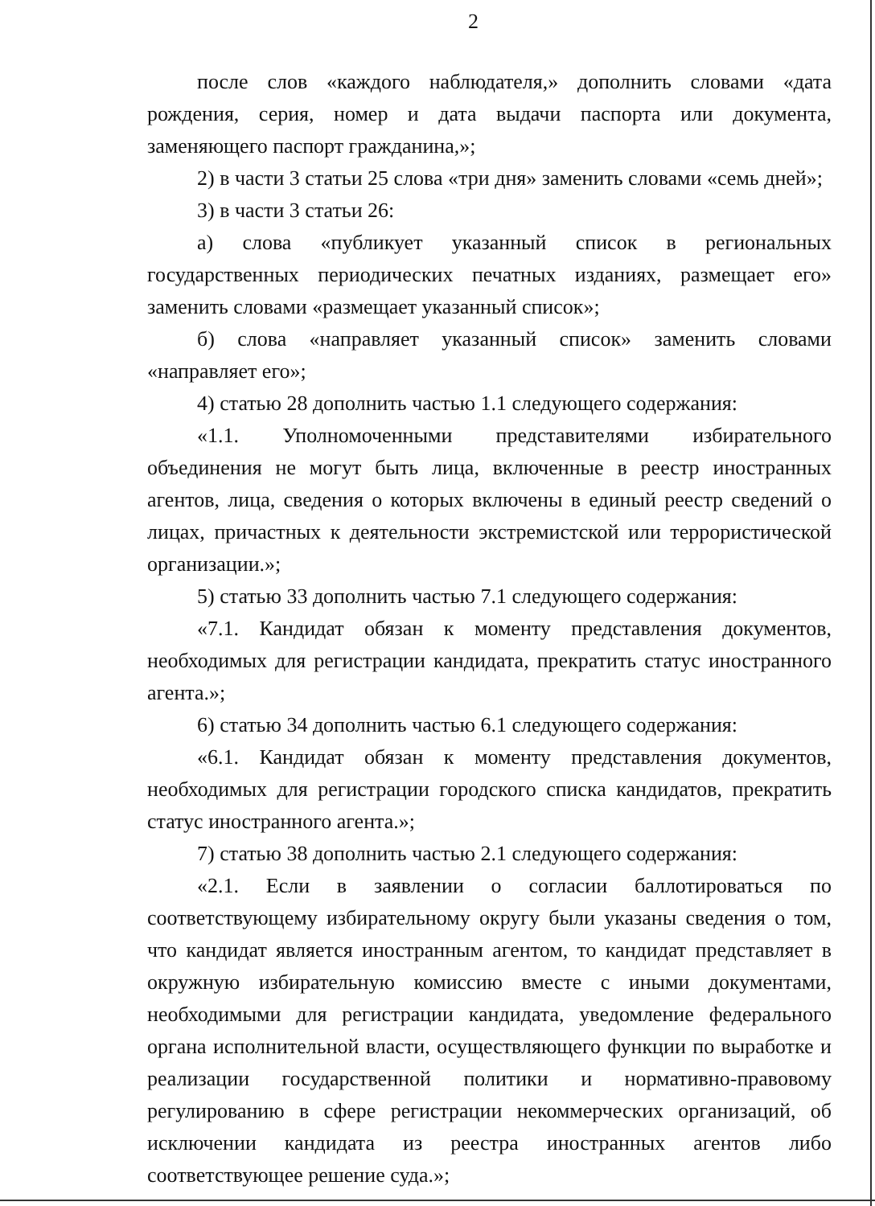2
после слов «каждого наблюдателя,» дополнить словами «дата рождения, серия, номер и дата выдачи паспорта или документа, заменяющего паспорт гражданина,»;
2) в части 3 статьи 25 слова «три дня» заменить словами «семь дней»;
3) в части 3 статьи 26:
а) слова «публикует указанный список в региональных государственных периодических печатных изданиях, размещает его» заменить словами «размещает указанный список»;
б) слова «направляет указанный список» заменить словами «направляет его»;
4) статью 28 дополнить частью 1.1 следующего содержания:
«1.1. Уполномоченными представителями избирательного объединения не могут быть лица, включенные в реестр иностранных агентов, лица, сведения о которых включены в единый реестр сведений о лицах, причастных к деятельности экстремистской или террористической организации.»;
5) статью 33 дополнить частью 7.1 следующего содержания:
«7.1. Кандидат обязан к моменту представления документов, необходимых для регистрации кандидата, прекратить статус иностранного агента.»;
6) статью 34 дополнить частью 6.1 следующего содержания:
«6.1. Кандидат обязан к моменту представления документов, необходимых для регистрации городского списка кандидатов, прекратить статус иностранного агента.»;
7) статью 38 дополнить частью 2.1 следующего содержания:
«2.1. Если в заявлении о согласии баллотироваться по соответствующему избирательному округу были указаны сведения о том, что кандидат является иностранным агентом, то кандидат представляет в окружную избирательную комиссию вместе с иными документами, необходимыми для регистрации кандидата, уведомление федерального органа исполнительной власти, осуществляющего функции по выработке и реализации государственной политики и нормативно-правовому регулированию в сфере регистрации некоммерческих организаций, об исключении кандидата из реестра иностранных агентов либо соответствующее решение суда.»;